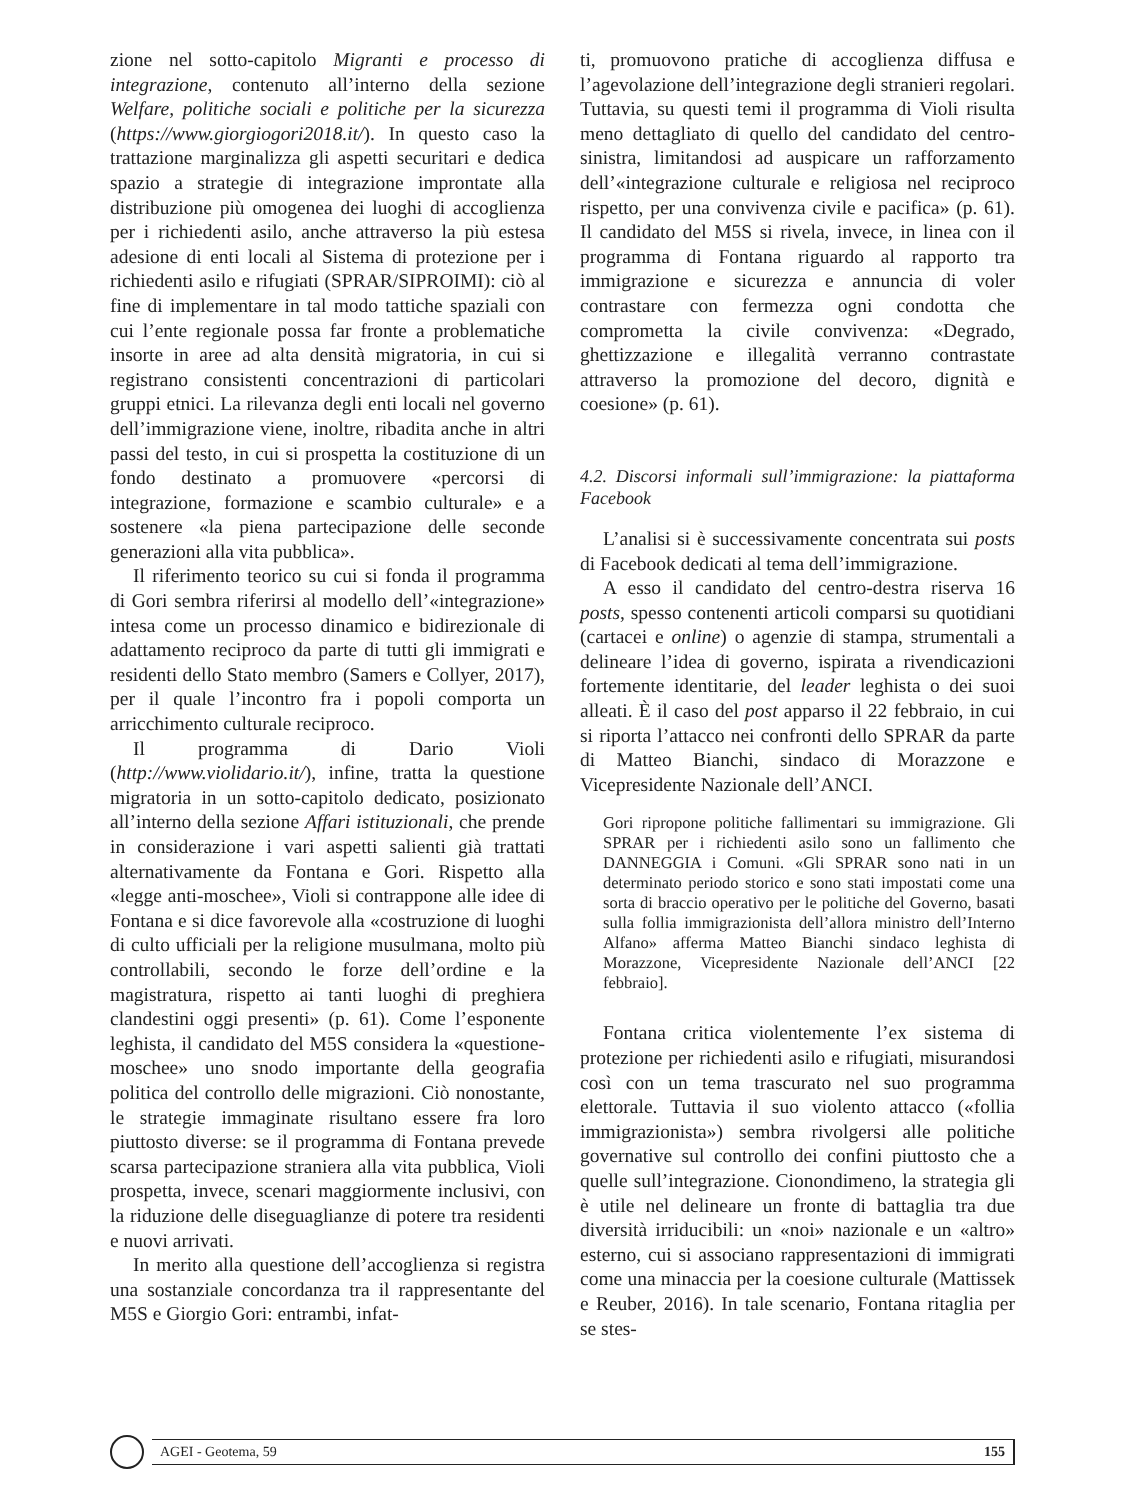zione nel sotto-capitolo Migranti e processo di integrazione, contenuto all’interno della sezione Welfare, politiche sociali e politiche per la sicurezza (https://www.giorgiogori2018.it/). In questo caso la trattazione marginalizza gli aspetti securitari e dedica spazio a strategie di integrazione improntate alla distribuzione più omogenea dei luoghi di accoglienza per i richiedenti asilo, anche attraverso la più estesa adesione di enti locali al Sistema di protezione per i richiedenti asilo e rifugiati (SPRAR/SIPROIMI): ciò al fine di implementare in tal modo tattiche spaziali con cui l’ente regionale possa far fronte a problematiche insorte in aree ad alta densità migratoria, in cui si registrano consistenti concentrazioni di particolari gruppi etnici. La rilevanza degli enti locali nel governo dell’immigrazione viene, inoltre, ribadita anche in altri passi del testo, in cui si prospetta la costituzione di un fondo destinato a promuovere «percorsi di integrazione, formazione e scambio culturale» e a sostenere «la piena partecipazione delle seconde generazioni alla vita pubblica».
Il riferimento teorico su cui si fonda il programma di Gori sembra riferirsi al modello dell’«integrazione» intesa come un processo dinamico e bidirezionale di adattamento reciproco da parte di tutti gli immigrati e residenti dello Stato membro (Samers e Collyer, 2017), per il quale l’incontro fra i popoli comporta un arricchimento culturale reciproco.
Il programma di Dario Violi (http://www.violidario.it/), infine, tratta la questione migratoria in un sotto-capitolo dedicato, posizionato all’interno della sezione Affari istituzionali, che prende in considerazione i vari aspetti salienti già trattati alternativamente da Fontana e Gori. Rispetto alla «legge anti-moschee», Violi si contrappone alle idee di Fontana e si dice favorevole alla «costruzione di luoghi di culto ufficiali per la religione musulmana, molto più controllabili, secondo le forze dell’ordine e la magistratura, rispetto ai tanti luoghi di preghiera clandestini oggi presenti» (p. 61). Come l’esponente leghista, il candidato del M5S considera la «questione-moschee» uno snodo importante della geografia politica del controllo delle migrazioni. Ciò nonostante, le strategie immaginate risultano essere fra loro piuttosto diverse: se il programma di Fontana prevede scarsa partecipazione straniera alla vita pubblica, Violi prospetta, invece, scenari maggiormente inclusivi, con la riduzione delle diseguaglianze di potere tra residenti e nuovi arrivati.
In merito alla questione dell’accoglienza si registra una sostanziale concordanza tra il rappresentante del M5S e Giorgio Gori: entrambi, infat-
ti, promuovono pratiche di accoglienza diffusa e l’agevolazione dell’integrazione degli stranieri regolari. Tuttavia, su questi temi il programma di Violi risulta meno dettagliato di quello del candidato del centro-sinistra, limitandosi ad auspicare un rafforzamento dell’«integrazione culturale e religiosa nel reciproco rispetto, per una convivenza civile e pacifica» (p. 61). Il candidato del M5S si rivela, invece, in linea con il programma di Fontana riguardo al rapporto tra immigrazione e sicurezza e annuncia di voler contrastare con fermezza ogni condotta che comprometta la civile convivenza: «Degrado, ghettizzazione e illegalità verranno contrastate attraverso la promozione del decoro, dignità e coesione» (p. 61).
4.2. Discorsi informali sull’immigrazione: la piattaforma Facebook
L’analisi si è successivamente concentrata sui posts di Facebook dedicati al tema dell’immigrazione.
A esso il candidato del centro-destra riserva 16 posts, spesso contenenti articoli comparsi su quotidiani (cartacei e online) o agenzie di stampa, strumentali a delineare l’idea di governo, ispirata a rivendicazioni fortemente identitarie, del leader leghista o dei suoi alleati. È il caso del post apparso il 22 febbraio, in cui si riporta l’attacco nei confronti dello SPRAR da parte di Matteo Bianchi, sindaco di Morazzone e Vicepresidente Nazionale dell’ANCI.
Gori ripropone politiche fallimentari su immigrazione. Gli SPRAR per i richiedenti asilo sono un fallimento che DANNEGGIA i Comuni. «Gli SPRAR sono nati in un determinato periodo storico e sono stati impostati come una sorta di braccio operativo per le politiche del Governo, basati sulla follia immigrazionista dell’allora ministro dell’Interno Alfano» afferma Matteo Bianchi sindaco leghista di Morazzone, Vicepresidente Nazionale dell’ANCI [22 febbraio].
Fontana critica violentemente l’ex sistema di protezione per richiedenti asilo e rifugiati, misurandosi così con un tema trascurato nel suo programma elettorale. Tuttavia il suo violento attacco («follia immigrazionista») sembra rivolgersi alle politiche governative sul controllo dei confini piuttosto che a quelle sull’integrazione. Cionondimeno, la strategia gli è utile nel delineare un fronte di battaglia tra due diversità irriducibili: un «noi» nazionale e un «altro» esterno, cui si associano rappresentazioni di immigrati come una minaccia per la coesione culturale (Mattissek e Reuber, 2016). In tale scenario, Fontana ritaglia per se stes-
AGEI - Geotema, 59 155